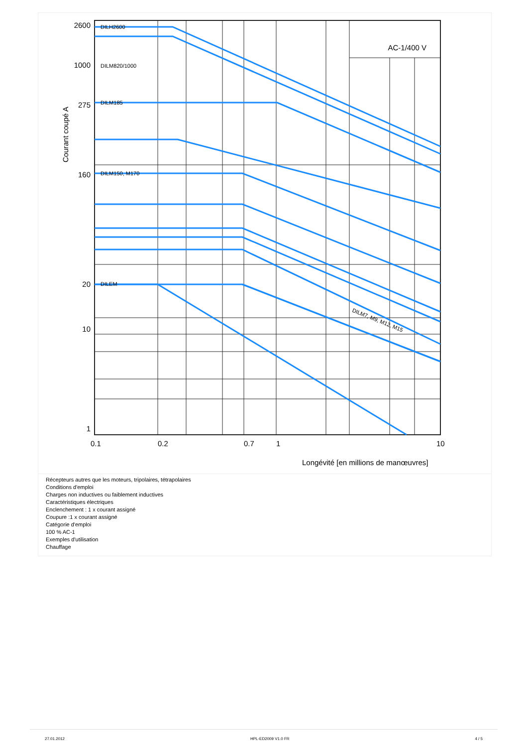AC-1/400 V
2600
1000
275
160
20
10
1
DILH2600
DILM820/1000
DILM185
DILM150, M170
DILEM
DILM7, M9, M12, M15
0.1
0.2
0.7
1
10
Longévité [en millions de manœuvres]
Courant coupé A
Récepteurs autres que les moteurs, tripolaires, tétrapolaires
Conditions d'emploi
Charges non inductives ou faiblement inductives
Caractéristiques électriques
Enclenchement : 1 x courant assigné
Coupure :1 x courant assigné
Catégorie d'emploi
100 % AC-1
Exemples d'utilisation
Chauffage
27.01.2012 HPL-ED2009 V1.0 FR 4 / 5